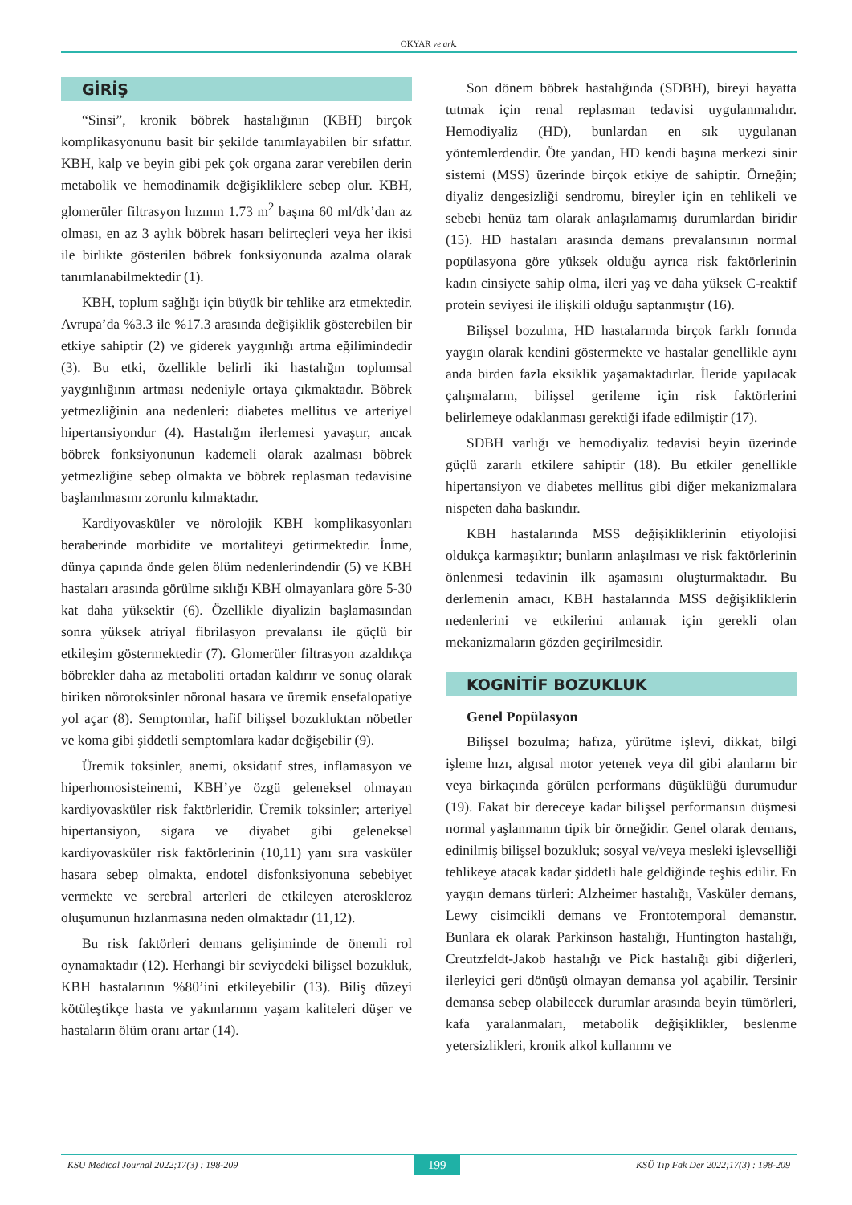OKYAR ve ark.
GİRİŞ
“Sinsi”, kronik böbrek hastalığının (KBH) birçok komplikasyonunu basit bir şekilde tanımlayabilen bir sıfattır. KBH, kalp ve beyin gibi pek çok organa zarar verebilen derin metabolik ve hemodinamik değişikliklere sebep olur. KBH, glomerüler filtrasyon hızının 1.73 m<sup>2</sup> başına 60 ml/dk’dan az olması, en az 3 aylık böbrek hasarı belirteçleri veya her ikisi ile birlikte gösterilen böbrek fonksiyonunda azalma olarak tanımlanabilmektedir (1).
KBH, toplum sağlığı için büyük bir tehlike arz etmektedir. Avrupa’da %3.3 ile %17.3 arasında değişiklik gösterebilen bir etkiye sahiptir (2) ve giderek yaygınlığı artma eğilimindedir (3). Bu etki, özellikle belirli iki hastalığın toplumsal yaygınlığının artması nedeniyle ortaya çıkmaktadır. Böbrek yetmezliğinin ana nedenleri: diabetes mellitus ve arteriyel hipertansiyondur (4). Hastalığın ilerlemesi yavaştır, ancak böbrek fonksiyonunun kademeli olarak azalması böbrek yetmezliğine sebep olmakta ve böbrek replasman tedavisine başlanılmasını zorunlu kılmaktadır.
Kardiyovasküler ve nörolojik KBH komplikasyonları beraberinde morbidite ve mortaliteyi getirmektedir. İnme, dünya çapında önde gelen ölüm nedenlerindendir (5) ve KBH hastaları arasında görülme sıklığı KBH olmayanlara göre 5-30 kat daha yüksektir (6). Özellikle diyalizin başlamasından sonra yüksek atriyal fibrilasyon prevalansı ile güçlü bir etkileşim göstermektedir (7). Glomerüler filtrasyon azaldıkça böbrekler daha az metaboliti ortadan kaldırır ve sonuç olarak biriken nörotoksinler nöronal hasara ve üremik ensefalopatiye yol açar (8). Semptomlar, hafif bilişsel bozukluktan nöbetler ve koma gibi şiddetli semptomlara kadar değişebilir (9).
Üremik toksinler, anemi, oksidatif stres, inflamasyon ve hiperhomosisteinemi, KBH’ye özgü geleneksel olmayan kardiyovasküler risk faktörleridir. Üremik toksinler; arteriyel hipertansiyon, sigara ve diyabet gibi geleneksel kardiyovasküler risk faktörlerinin (10,11) yanı sıra vasküler hasara sebep olmakta, endotel disfonksiyonuna sebebiyet vermekte ve serebral arterleri de etkileyen ateroskleroz oluşumunun hızlanmasına neden olmaktadır (11,12).
Bu risk faktörleri demans gelişiminde de önemli rol oynamaktadır (12). Herhangi bir seviyedeki bilişsel bozukluk, KBH hastalarının %80’ini etkileyebilir (13). Biliş düzeyi kötüleştikçe hasta ve yakınlarının yaşam kaliteleri düşer ve hastaların ölüm oranı artar (14).
Son dönem böbrek hastalığında (SDBH), bireyi hayatta tutmak için renal replasman tedavisi uygulanmalıdır. Hemodiyaliz (HD), bunlardan en sık uygulanan yöntemlerdendir. Öte yandan, HD kendi başına merkezi sinir sistemi (MSS) üzerinde birçok etkiye de sahiptir. Örneğin; diyaliz dengesizliği sendromu, bireyler için en tehlikeli ve sebebi henüz tam olarak anlaşılamamış durumlardan biridir (15). HD hastaları arasında demans prevalansının normal popülasyona göre yüksek olduğu ayrıca risk faktörlerinin kadın cinsiyete sahip olma, ileri yaş ve daha yüksek C-reaktif protein seviyesi ile ilişkili olduğu saptanmıştır (16).
Bilişsel bozulma, HD hastalarında birçok farklı formda yaygın olarak kendini göstermekte ve hastalar genellikle aynı anda birden fazla eksiklik yaşamaktadırlar. İleride yapılacak çalışmaların, bilişsel gerileme için risk faktörlerini belirlemeye odaklanması gerektiği ifade edilmiştir (17).
SDBH varlığı ve hemodiyaliz tedavisi beyin üzerinde güçlü zararlı etkilere sahiptir (18). Bu etkiler genellikle hipertansiyon ve diabetes mellitus gibi diğer mekanizmalara nispeten daha baskındır.
KBH hastalarında MSS değişikliklerinin etiyolojisi oldukça karmaşıktır; bunların anlaşılması ve risk faktörlerinin önlenmesi tedavinin ilk aşamasını oluşturmaktadır. Bu derlemenin amacı, KBH hastalarında MSS değişikliklerin nedenlerini ve etkilerini anlamak için gerekli olan mekanizmaların gözden geçirilmesidir.
KOGNİTİF BOZUKLUK
Genel Popülasyon
Bilişsel bozulma; hafıza, yürütme işlevi, dikkat, bilgi işleme hızı, algısal motor yetenek veya dil gibi alanların bir veya birkaçında görülen performans düşüklüğü durumudur (19). Fakat bir dereceye kadar bilişsel performansın düşmesi normal yaşlanmanın tipik bir örneğidir. Genel olarak demans, edinilmiş bilişsel bozukluk; sosyal ve/veya mesleki işlevselliği tehlikeye atacak kadar şiddetli hale geldiğinde teşhis edilir. En yaygın demans türleri: Alzheimer hastalığı, Vasküler demans, Lewy cisimcikli demans ve Frontotemporal demanstır. Bunlara ek olarak Parkinson hastalığı, Huntington hastalığı, Creutzfeldt-Jakob hastalığı ve Pick hastalığı gibi diğerleri, ilerleyici geri dönüşü olmayan demansa yol açabilir. Tersinir demansa sebep olabilecek durumlar arasında beyin tümörleri, kafa yaralanmaları, metabolik değişiklikler, beslenme yetersizlikleri, kronik alkol kullanımı ve
KSU Medical Journal 2022;17(3) : 198-209 199 KSÜ Tıp Fak Der 2022;17(3) : 198-209